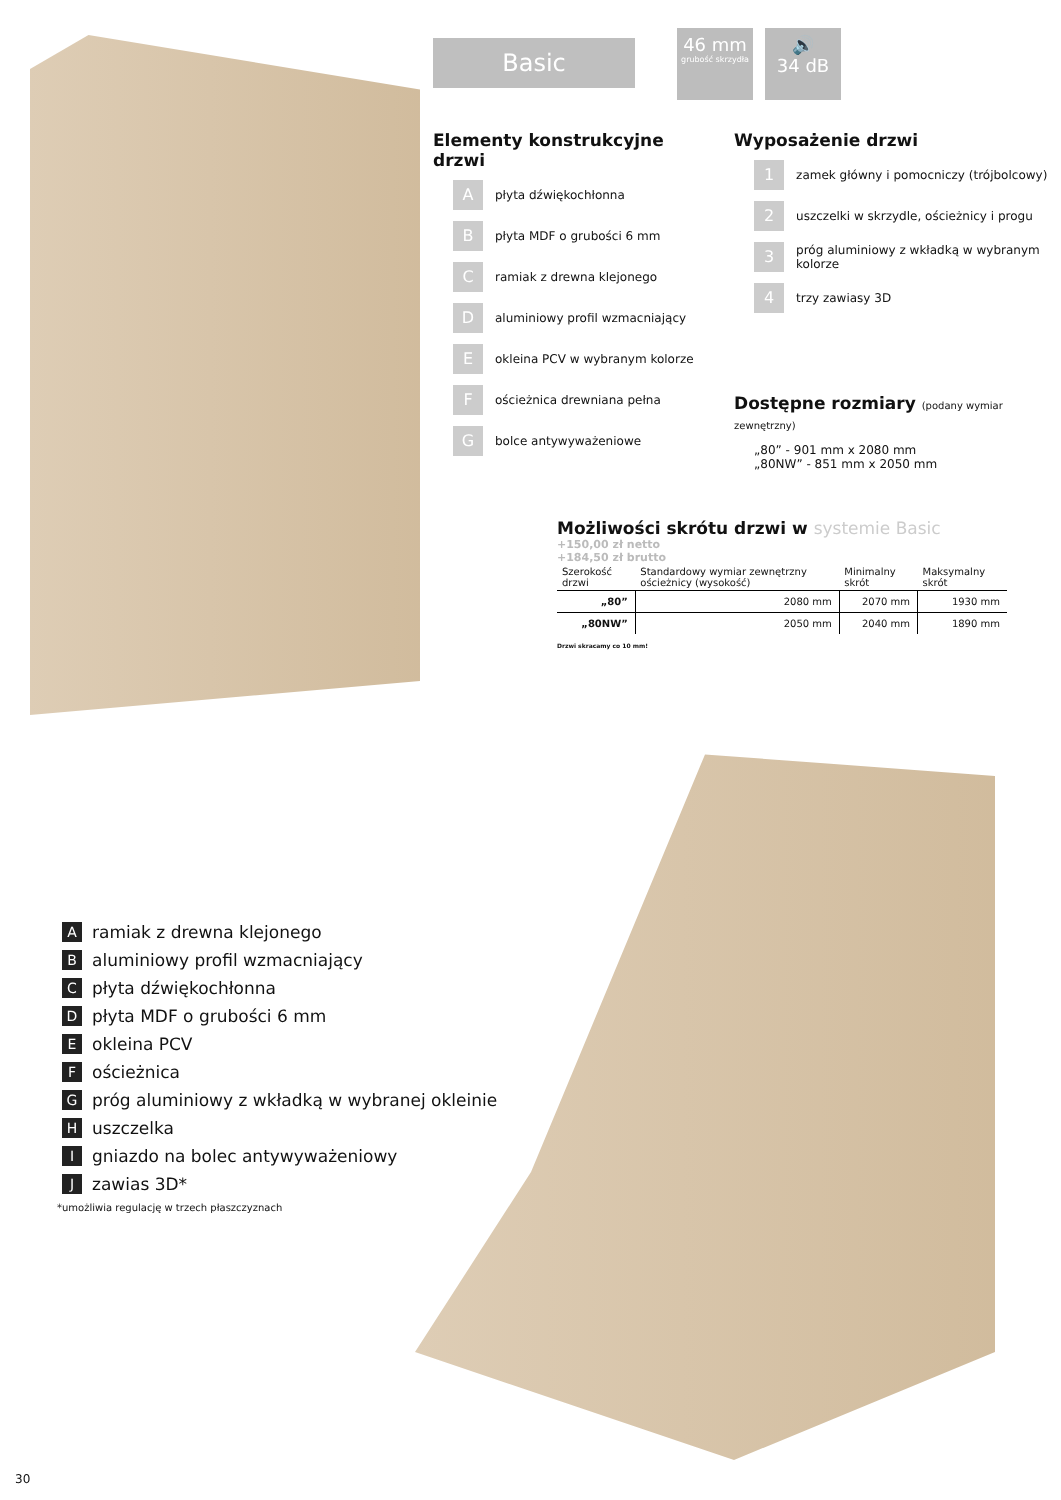Basic
46 mm
grubość skrzydła
🔊
34 dB
Elementy konstrukcyjne drzwi
Apłyta dźwiękochłonna
Bpłyta MDF o grubości 6 mm
Cramiak z drewna klejonego
Daluminiowy profil wzmacniający
Eokleina PCV w wybranym kolorze
Fościeżnica drewniana pełna
Gbolce antywyważeniowe
Wyposażenie drzwi
1 zamek główny i pomocniczy (trójbolcowy)
2 uszczelki w skrzydle, ościeżnicy i progu
3 próg aluminiowy z wkładką w wybranym kolorze
4 trzy zawiasy 3D
Dostępne rozmiary (podany wymiar zewnętrzny)
„80” - 901 mm x 2080 mm
„80NW” - 851 mm x 2050 mm
Możliwości skrótu drzwi w systemie Basic +150,00 zł netto
+184,50 zł brutto
| Szerokość drzwi | Standardowy wymiar zewnętrzny ościeżnicy (wysokość) | Minimalny skrót | Maksymalny skrót |
| --- | --- | --- | --- |
| „80” | 2080 mm | 2070 mm | 1930 mm |
| „80NW” | 2050 mm | 2040 mm | 1890 mm |
Drzwi skracamy co 10 mm!
Aramiak z drewna klejonego
Baluminiowy profil wzmacniający
Cpłyta dźwiękochłonna
Dpłyta MDF o grubości 6 mm
Eokleina PCV
Fościeżnica
Gpróg aluminiowy z wkładką w wybranej okleinie
Huszczelka
Igniazdo na bolec antywyważeniowy
Jzawias 3D*
*umożliwia regulację w trzech płaszczyznach
30